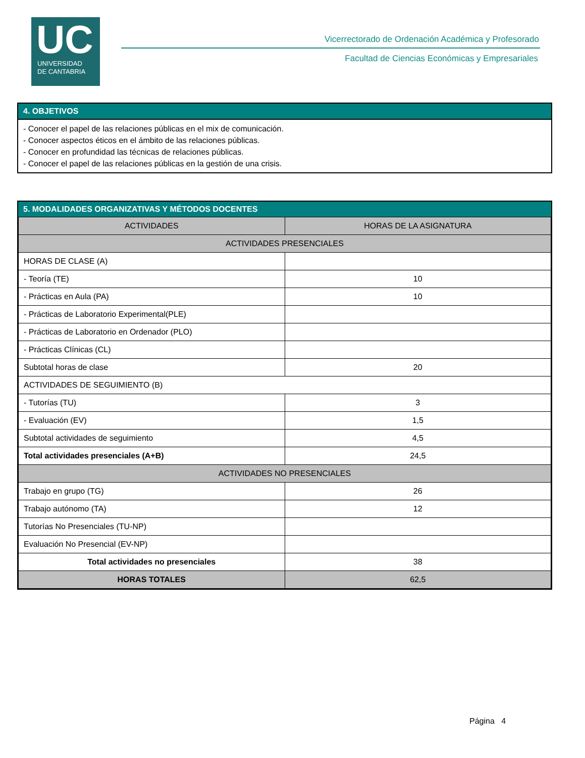UC
UNIVERSIDAD
DE CANTABRIA
Vicerrectorado de Ordenación Académica y Profesorado
Facultad de Ciencias Económicas y Empresariales
4. OBJETIVOS
- Conocer el papel de las relaciones públicas en el mix de comunicación.
- Conocer aspectos éticos en el ámbito de las relaciones públicas.
- Conocer en profundidad las técnicas de relaciones públicas.
- Conocer el papel de las relaciones públicas en la gestión de una crisis.
5. MODALIDADES ORGANIZATIVAS Y MÉTODOS DOCENTES
| ACTIVIDADES | HORAS DE LA ASIGNATURA |
| --- | --- |
| ACTIVIDADES PRESENCIALES | |
| HORAS DE CLASE (A) | |
| - Teoría (TE) | 10 |
| - Prácticas en Aula (PA) | 10 |
| - Prácticas de Laboratorio Experimental(PLE) | |
| - Prácticas de Laboratorio en Ordenador (PLO) | |
| - Prácticas Clínicas (CL) | |
| Subtotal horas de clase | 20 |
| ACTIVIDADES DE SEGUIMIENTO (B) | |
| - Tutorías (TU) | 3 |
| - Evaluación (EV) | 1,5 |
| Subtotal actividades de seguimiento | 4,5 |
| Total actividades presenciales (A+B) | 24,5 |
| ACTIVIDADES NO PRESENCIALES | |
| Trabajo en grupo (TG) | 26 |
| Trabajo autónomo (TA) | 12 |
| Tutorías No Presenciales (TU-NP) | |
| Evaluación No Presencial (EV-NP) | |
| Total actividades no presenciales | 38 |
| HORAS TOTALES | 62,5 |
Página 4